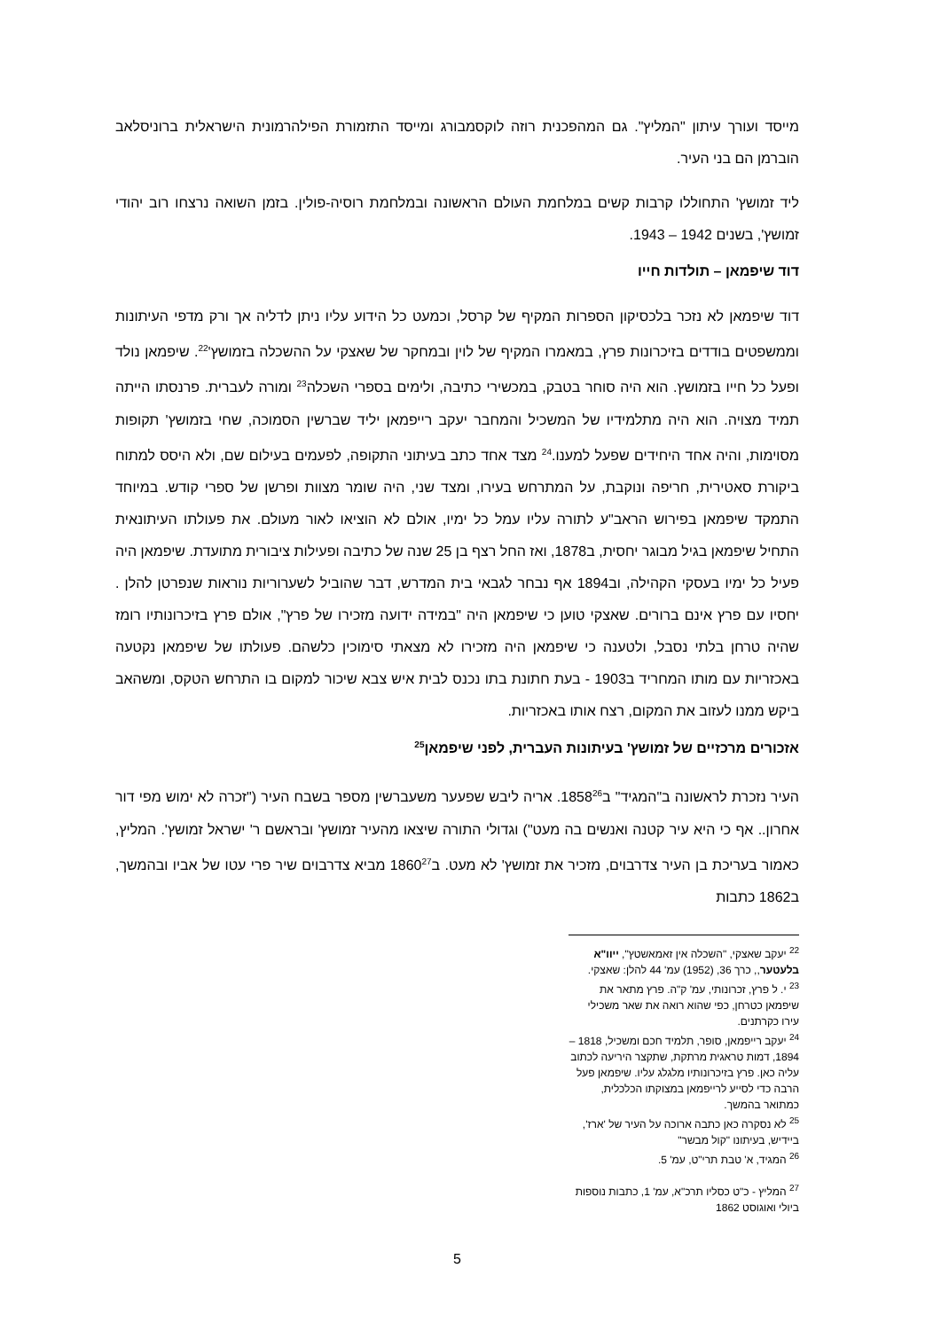מייסד ועורך עיתון "המליץ". גם המהפכנית רוזה לוקסמבורג ומייסד התזמורת הפילהרמונית הישראלית ברוניסלאב הוברמן הם בני העיר.
ליד זמושץ' התחוללו קרבות קשים במלחמת העולם הראשונה ובמלחמת רוסיה-פולין. בזמן השואה נרצחו רוב יהודי זמושץ', בשנים 1942 – 1943.
דוד שיפמאן – תולדות חייו
דוד שיפמאן לא נזכר בלכסיקון הספרות המקיף של קרסל, וכמעט כל הידוע עליו ניתן לדליה אך ורק מדפי העיתונות וממשפטים בודדים בזיכרונות פרץ, במאמרו המקיף של לוין ובמחקר של שאצקי על ההשכלה בזמושץ'<sup>22</sup>. שיפמאן נולד ופעל כל חייו בזמושץ. הוא היה סוחר בטבק, במכשירי כתיבה, ולימים בספרי השכלה<sup>23</sup> ומורה לעברית. פרנסתו הייתה תמיד מצויה. הוא היה מתלמידיו של המשכיל והמחבר יעקב רייפמאן יליד שברשין הסמוכה, שחי בזמושץ' תקופות מסוימות, והיה אחד היחידים שפעל למענו.<sup>24</sup> מצד אחד כתב בעיתוני התקופה, לפעמים בעילום שם, ולא היסס למתוח ביקורת סאטירית, חריפה ונוקבת, על המתרחש בעירו, ומצד שני, היה שומר מצוות ופרשן של ספרי קודש. במיוחד התמקד שיפמאן בפירוש הראב"ע לתורה עליו עמל כל ימיו, אולם לא הוציאו לאור מעולם. את פעולתו העיתונאית התחיל שיפמאן בגיל מבוגר יחסית, ב1878, ואז החל רצף בן 25 שנה של כתיבה ופעילות ציבורית מתועדת. שיפמאן היה פעיל כל ימיו בעסקי הקהילה, וב1894 אף נבחר לגבאי בית המדרש, דבר שהוביל לשערוריות נוראות שנפרטן להלן . יחסיו עם פרץ אינם ברורים. שאצקי טוען כי שיפמאן היה "במידה ידועה מזכירו של פרץ", אולם פרץ בזיכרונותיו רומז שהיה טרחן בלתי נסבל, ולטענה כי שיפמאן היה מזכירו לא מצאתי סימוכין כלשהם. פעולתו של שיפמאן נקטעה באכזריות עם מותו המחריד ב1903 - בעת חתונת בתו נכנס לבית איש צבא שיכור למקום בו התרחש הטקס, ומשהאב ביקש ממנו לעזוב את המקום, רצח אותו באכזריות.
אזכורים מרכזיים של זמושץ' בעיתונות העברית, לפני שיפמאן<sup>25</sup>
העיר נזכרת לראשונה ב"המגיד" ב1858<sup>26</sup>. אריה ליבש שפעער משעברשין מספר בשבח העיר ("זכרה לא ימוש מפי דור אחרון.. אף כי היא עיר קטנה ואנשים בה מעט") וגדולי התורה שיצאו מהעיר זמושץ' ובראשם ר' ישראל זמושץ'. המליץ, כאמור בעריכת בן העיר צדרבוים, מזכיר את זמושץ' לא מעט. ב1860<sup>27</sup> מביא צדרבוים שיר פרי עטו של אביו ובהמשך, ב1862 כתבות
<sup>22</sup> יעקב שאצקי, "השכלה אין זאמאשטץ", ייוו"א בלעטער,, כרך 36, (1952) עמ' 44 להלן: שאצקי.
<sup>23</sup> י. ל פרץ, זכרונותי, עמ' ק"ה. פרץ מתאר את שיפמאן כטרחן, כפי שהוא רואה את שאר משכילי עירו כקרתנים.
<sup>24</sup> יעקב רייפמאן, סופר, תלמיד חכם ומשכיל, 1818 – 1894, דמות טראגית מרתקת, שתקצר היריעה לכתוב עליה כאן. פרץ בזיכרונותיו מלגלג עליו. שיפמאן פעל הרבה כדי לסייע לרייפמאן במצוקתו הכלכלית, כמתואר בהמשך.
<sup>25</sup> לא נסקרה כאן כתבה ארוכה על העיר של 'ארז', ביידיש, בעיתונו "קול מבשר"
<sup>26</sup> המגיד, א' טבת תרי"ט, עמ' 5.
<sup>27</sup> המליץ - כ"ט כסליו תרכ"א, עמ' 1, כתבות נוספות ביולי ואוגוסט 1862
5